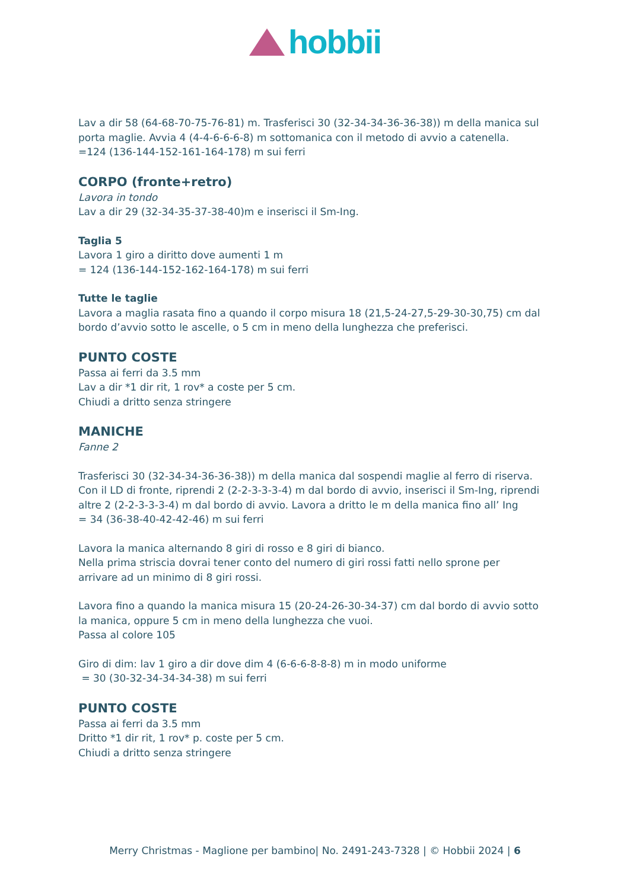hobbii
Lav a dir 58 (64-68-70-75-76-81) m. Trasferisci 30 (32-34-34-36-36-38)) m della manica sul porta maglie. Avvia 4 (4-4-6-6-6-8) m sottomanica con il metodo di avvio a catenella.
=124 (136-144-152-161-164-178) m sui ferri
CORPO (fronte+retro)
Lavora in tondo
Lav a dir 29 (32-34-35-37-38-40)m e inserisci il Sm-Ing.
Taglia 5
Lavora 1 giro a diritto dove aumenti 1 m
= 124 (136-144-152-162-164-178) m sui ferri
Tutte le taglie
Lavora a maglia rasata fino a quando il corpo misura 18 (21,5-24-27,5-29-30-30,75) cm dal bordo d’avvio sotto le ascelle, o 5 cm in meno della lunghezza che preferisci.
PUNTO COSTE
Passa ai ferri da 3.5 mm
Lav a dir *1 dir rit, 1 rov* a coste per 5 cm.
Chiudi a dritto senza stringere
MANICHE
Fanne 2
Trasferisci 30 (32-34-34-36-36-38)) m della manica dal sospendi maglie al ferro di riserva. Con il LD di fronte, riprendi 2 (2-2-3-3-3-4) m dal bordo di avvio, inserisci il Sm-Ing, riprendi altre 2 (2-2-3-3-3-4) m dal bordo di avvio. Lavora a dritto le m della manica fino all’ Ing
= 34 (36-38-40-42-42-46) m sui ferri
Lavora la manica alternando 8 giri di rosso e 8 giri di bianco.
Nella prima striscia dovrai tener conto del numero di giri rossi fatti nello sprone per arrivare ad un minimo di 8 giri rossi.
Lavora fino a quando la manica misura 15 (20-24-26-30-34-37) cm dal bordo di avvio sotto la manica, oppure 5 cm in meno della lunghezza che vuoi.
Passa al colore 105
Giro di dim: lav 1 giro a dir dove dim 4 (6-6-6-8-8-8) m in modo uniforme
= 30 (30-32-34-34-34-38) m sui ferri
PUNTO COSTE
Passa ai ferri da 3.5 mm
Dritto *1 dir rit, 1 rov* p. coste per 5 cm.
Chiudi a dritto senza stringere
Merry Christmas - Maglione per bambino| No. 2491-243-7328 | © Hobbii 2024 | 6